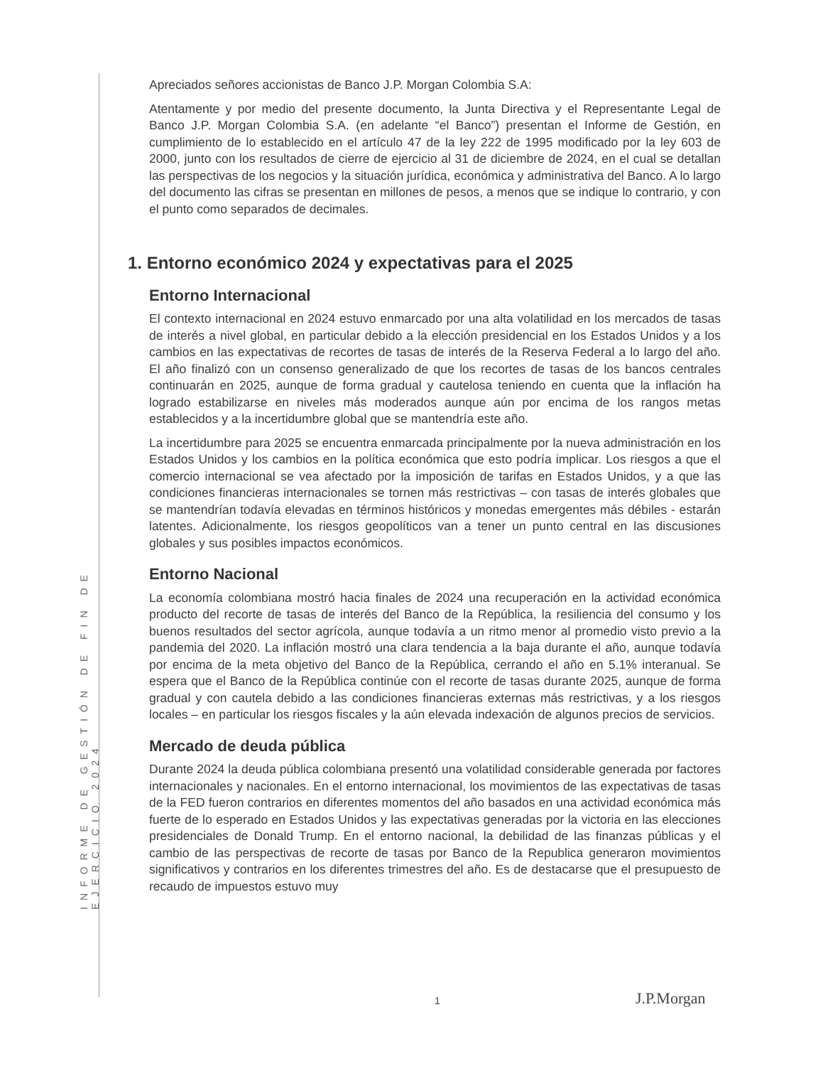INFORME DE GESTIÓN DE FIN DE EJERCICIO 2024
Apreciados señores accionistas de Banco J.P. Morgan Colombia S.A:
Atentamente y por medio del presente documento, la Junta Directiva y el Representante Legal de Banco J.P. Morgan Colombia S.A. (en adelante “el Banco”) presentan el Informe de Gestión, en cumplimiento de lo establecido en el artículo 47 de la ley 222 de 1995 modificado por la ley 603 de 2000, junto con los resultados de cierre de ejercicio al 31 de diciembre de 2024, en el cual se detallan las perspectivas de los negocios y la situación jurídica, económica y administrativa del Banco. A lo largo del documento las cifras se presentan en millones de pesos, a menos que se indique lo contrario, y con el punto como separados de decimales.
1. Entorno económico 2024 y expectativas para el 2025
Entorno Internacional
El contexto internacional en 2024 estuvo enmarcado por una alta volatilidad en los mercados de tasas de interés a nivel global, en particular debido a la elección presidencial en los Estados Unidos y a los cambios en las expectativas de recortes de tasas de interés de la Reserva Federal a lo largo del año. El año finalizó con un consenso generalizado de que los recortes de tasas de los bancos centrales continuarán en 2025, aunque de forma gradual y cautelosa teniendo en cuenta que la inflación ha logrado estabilizarse en niveles más moderados aunque aún por encima de los rangos metas establecidos y a la incertidumbre global que se mantendría este año.
La incertidumbre para 2025 se encuentra enmarcada principalmente por la nueva administración en los Estados Unidos y los cambios en la política económica que esto podría implicar. Los riesgos a que el comercio internacional se vea afectado por la imposición de tarifas en Estados Unidos, y a que las condiciones financieras internacionales se tornen más restrictivas – con tasas de interés globales que se mantendrían todavía elevadas en términos históricos y monedas emergentes más débiles - estarán latentes. Adicionalmente, los riesgos geopolíticos van a tener un punto central en las discusiones globales y sus posibles impactos económicos.
Entorno Nacional
La economía colombiana mostró hacia finales de 2024 una recuperación en la actividad económica producto del recorte de tasas de interés del Banco de la República, la resiliencia del consumo y los buenos resultados del sector agrícola, aunque todavía a un ritmo menor al promedio visto previo a la pandemia del 2020. La inflación mostró una clara tendencia a la baja durante el año, aunque todavía por encima de la meta objetivo del Banco de la República, cerrando el año en 5.1% interanual. Se espera que el Banco de la República continúe con el recorte de tasas durante 2025, aunque de forma gradual y con cautela debido a las condiciones financieras externas más restrictivas, y a los riesgos locales – en particular los riesgos fiscales y la aún elevada indexación de algunos precios de servicios.
Mercado de deuda pública
Durante 2024 la deuda pública colombiana presentó una volatilidad considerable generada por factores internacionales y nacionales. En el entorno internacional, los movimientos de las expectativas de tasas de la FED fueron contrarios en diferentes momentos del año basados en una actividad económica más fuerte de lo esperado en Estados Unidos y las expectativas generadas por la victoria en las elecciones presidenciales de Donald Trump. En el entorno nacional, la debilidad de las finanzas públicas y el cambio de las perspectivas de recorte de tasas por Banco de la Republica generaron movimientos significativos y contrarios en los diferentes trimestres del año. Es de destacarse que el presupuesto de recaudo de impuestos estuvo muy
1 J.P.Morgan